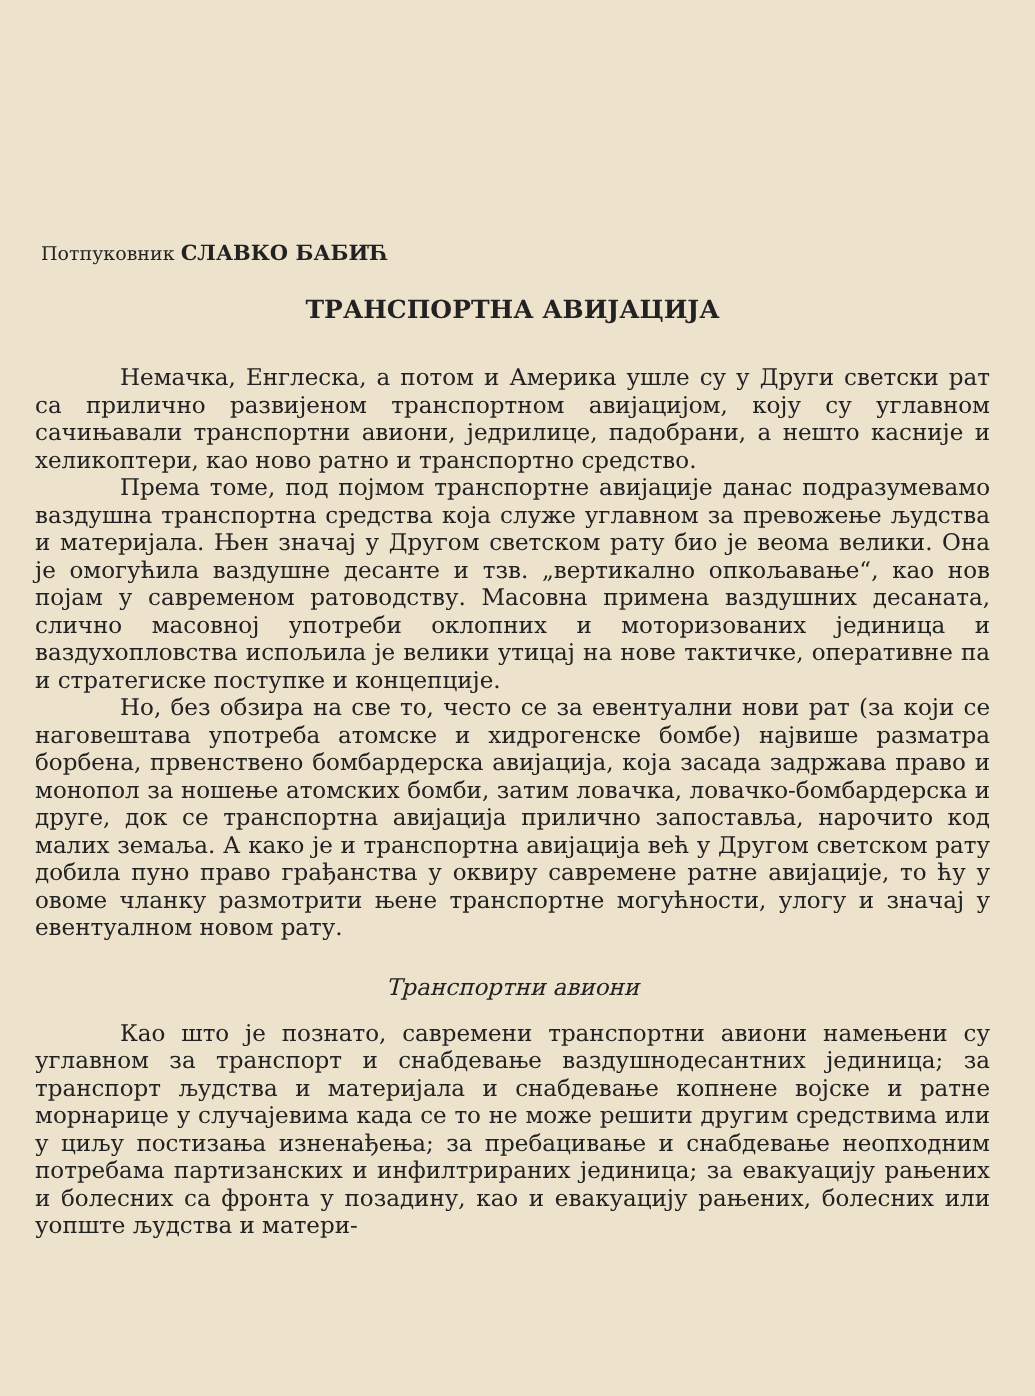Потпуковник СЛАВКО БАБИЋ
ТРАНСПОРТНА АВИЈАЦИЈА
Немачка, Енглеска, а потом и Америка ушле су у Други светски рат са прилично развијеном транспортном авијацијом, коју су углавном сачињавали транспортни авиони, једрилице, падобрани, а нешто касније и хеликоптери, као ново ратно и транспортно средство.
Према томе, под појмом транспортне авијације данас подразумевамо ваздушна транспортна средства која служе углавном за превожење људства и материјала. Њен значај у Другом светском рату био је веома велики. Она је омогућила ваздушне десанте и тзв. „вертикално опкољавање“, као нов појам у савременом ратоводству. Масовна примена ваздушних десаната, слично масовној употреби оклопних и моторизованих јединица и ваздухопловства испољила је велики утицај на нове тактичке, оперативне па и стратегиске поступке и концепције.
Но, без обзира на све то, често се за евентуални нови рат (за који се наговештава употреба атомске и хидрогенске бомбе) највише разматра борбена, првенствено бомбардерска авијација, која засада задржава право и монопол за ношење атомских бомби, затим ловачка, ловачко-бомбардерска и друге, док се транспортна авијација прилично запостављa, нарочито код малих земаља. А како је и транспортна авијација већ у Другом светском рату добила пуно право грађанства у оквиру савремене ратне авијације, то ћу у овоме чланку размотрити њене транспортне могућности, улогу и значај у евентуалном новом рату.
Транспортни авиони
Као што је познато, савремени транспортни авиони намењени су углавном за транспорт и снабдевање ваздушнодесантних јединица; за транспорт људства и материјала и снабдевање копнене војске и ратне морнарице у случајевима када се то не може решити другим средствима или у циљу постизања изненађења; за пребацивање и снабдевање неопходним потребама партизанских и инфилтрираних јединица; за евакуацију рањених и болесних са фронта у позадину, као и евакуацију рањених, болесних или уопште људства и матери-